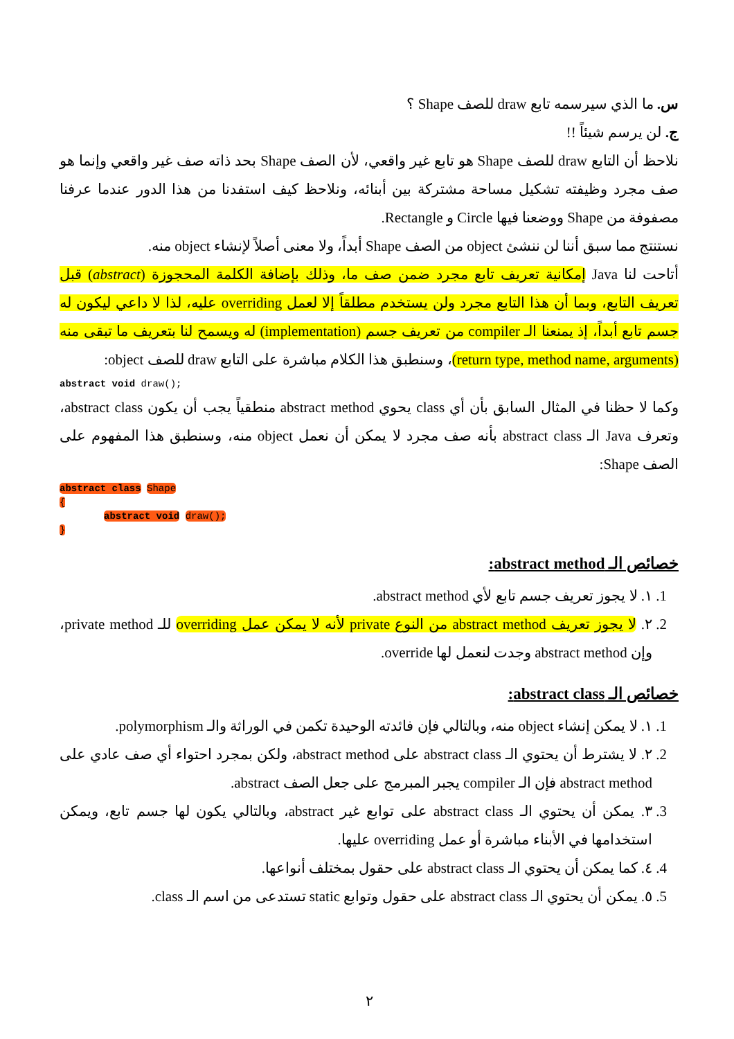س. ما الذي سيرسمه تابع draw للصف Shape ؟
ج. لن يرسم شيئاً !!
نلاحظ أن التابع draw للصف Shape هو تابع غير واقعي، لأن الصف Shape بحد ذاته صف غير واقعي وإنما هو صف مجرد وظيفته تشكيل مساحة مشتركة بين أبنائه، ونلاحظ كيف استفدنا من هذا الدور عندما عرفنا مصفوفة من Shape ووضعنا فيها Circle و Rectangle.
نستنتج مما سبق أننا لن ننشئ object من الصف Shape أبداً، ولا معنى أصلاً لإنشاء object منه.
أتاحت لنا Java إمكانية تعريف تابع مجرد ضمن صف ما، وذلك بإضافة الكلمة المحجوزة (abstract) قبل تعريف التابع، وبما أن هذا التابع مجرد ولن يستخدم مطلقاً إلا لعمل overriding عليه، لذا لا داعي ليكون له جسم تابع أبداً، إذ يمنعنا الـ compiler من تعريف جسم (implementation) له ويسمح لنا بتعريف ما تبقى منه (return type, method name, arguments)، وسنطبق هذا الكلام مباشرة على التابع draw للصف object:
abstract void draw();
وكما لا حظنا في المثال السابق بأن أي class يحوي abstract method منطقياً يجب أن يكون abstract class، وتعرف Java الـ abstract class بأنه صف مجرد لا يمكن أن نعمل object منه، وسنطبق هذا المفهوم على الصف Shape:
abstract class Shape
{
abstract void draw();
}
خصائص الـ abstract method:
1. ١. لا يجوز تعريف جسم تابع لأي abstract method.
2. ٢. لا يجوز تعريف abstract method من النوع private لأنه لا يمكن عمل overriding للـ private method، وإن abstract method وجدت لنعمل لها override.
خصائص الـ abstract class:
1. ١. لا يمكن إنشاء object منه، وبالتالي فإن فائدته الوحيدة تكمن في الوراثة والـ polymorphism.
2. ٢. لا يشترط أن يحتوي الـ abstract class على abstract method، ولكن بمجرد احتواء أي صف عادي على abstract method فإن الـ compiler يجبر المبرمج على جعل الصف abstract.
3. ٣. يمكن أن يحتوي الـ abstract class على توابع غير abstract، وبالتالي يكون لها جسم تابع، ويمكن استخدامها في الأبناء مباشرة أو عمل overriding عليها.
4. ٤. كما يمكن أن يحتوي الـ abstract class على حقول بمختلف أنواعها.
5. ٥. يمكن أن يحتوي الـ abstract class على حقول وتوابع static تستدعى من اسم الـ class.
٢